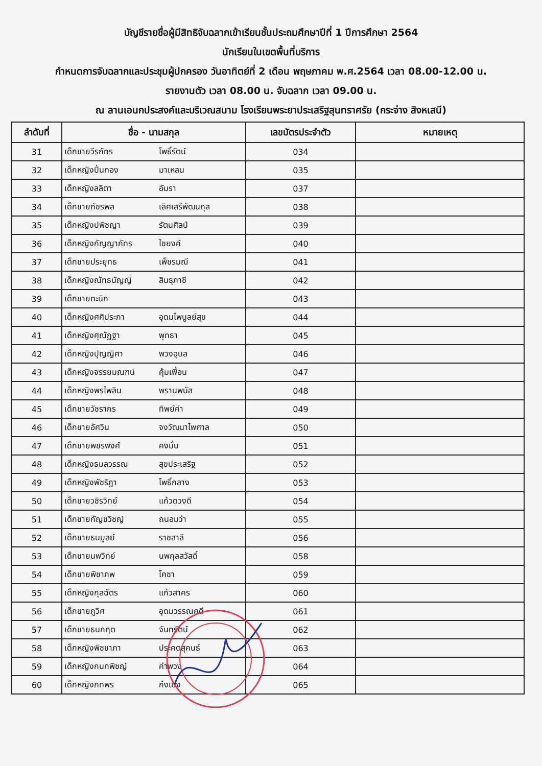บัญชีรายชื่อผู้มีสิทธิจับฉลากเข้าเรียนชั้นประถมศึกษาปีที่ 1 ปีการศึกษา 2564
นักเรียนในเขตพื้นที่บริการ
กำหนดการจับฉลากและประชุมผู้ปกครอง วันอาทิตย์ที่ 2 เดือน พฤษภาคม พ.ศ.2564 เวลา 08.00-12.00 น.
รายงานตัว เวลา 08.00 น. จับฉลาก เวลา 09.00 น.
ณ ลานเอนกประสงค์และบริเวณสนาม โรงเรียนพระยาประเสริฐสุนทราศรัย (กระจ่าง สิงหเสนี)
| ลำดับที่ | ชื่อ - นามสกุล | เลขบัตรประจำตัว | หมายเหตุ |
| --- | --- | --- | --- |
| 31 | เด็กชายวีรภัทร โพธิ์รัตน์ | 034 | |
| 32 | เด็กหญิงปิ่นทอง มาเหลน | 035 | |
| 33 | เด็กหญิงลลิตา อัมรา | 037 | |
| 34 | เด็กชายภัชรพล เลิศเสรีพัฒนกุล | 038 | |
| 35 | เด็กหญิงปพิชญา รัตนศิลป์ | 039 | |
| 36 | เด็กหญิงกัญญาภัทร ไชยงค์ | 040 | |
| 37 | เด็กชายประยุทธ เพ็ชรมณี | 041 | |
| 38 | เด็กหญิงณัทธนัญญ์ สินธุภาชี | 042 | |
| 39 | เด็กชายทะนิก | 043 | |
| 40 | เด็กหญิงศศิประภา อุดมไพบูลย์สุข | 044 | |
| 41 | เด็กหญิงศุณัฏฐา พุทธา | 045 | |
| 42 | เด็กหญิงปุญญิศา พวงอุบล | 046 | |
| 43 | เด็กหญิงจรรยมณฑน์ คุ้มเพื่อน | 047 | |
| 44 | เด็กหญิงพรไพลิน พรานพนัส | 048 | |
| 45 | เด็กชายวัชรากร ทิพย์คำ | 049 | |
| 46 | เด็กชายอัศวิน จงวัฒนาไพศาล | 050 | |
| 47 | เด็กชายพชรพงศ์ คงมั่น | 051 | |
| 48 | เด็กหญิงธมลวรรณ สุขประเสริฐ | 052 | |
| 49 | เด็กหญิงพัชริฎา โพธิ์กลาง | 053 | |
| 50 | เด็กชายวชิรวิทย์ แก้วดวงดี | 054 | |
| 51 | เด็กชายกัญชวิชญ์ ถนอมวํา | 055 | |
| 52 | เด็กชายธนบูลย์ ราชสาลี | 056 | |
| 53 | เด็กชายนพวิทย์ นพกุลสวัสดิ์ | 058 | |
| 54 | เด็กชายพิชาภพ โคชา | 059 | |
| 55 | เด็กหญิงกุลฉัตร แก้วสาคร | 060 | |
| 56 | เด็กชายภูวิศ อุดมวรรณคดี | 061 | |
| 57 | เด็กชายธนกฤต จันทรัตน์ | 062 | |
| 58 | เด็กหญิงพิชชาภา ประคตสุคนธ์ | 063 | |
| 59 | เด็กหญิงกนกพิชญ์ คำพวง | 064 | |
| 60 | เด็กหญิงภทพร ก๋งเม่ง | 065 | |